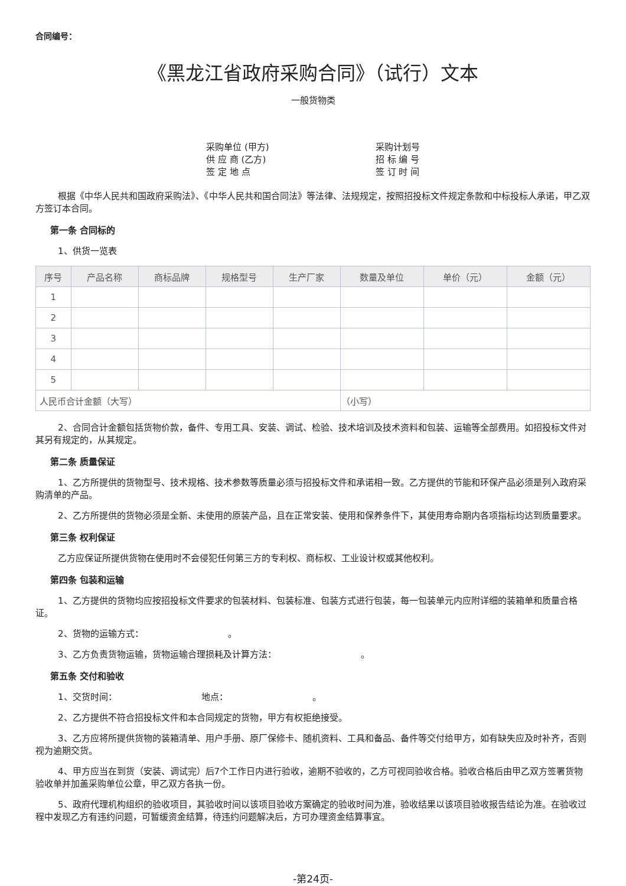合同编号：
《黑龙江省政府采购合同》（试行）文本
一般货物类
采购单位 (甲方)
供 应 商 (乙方)
签 定 地 点
采购计划号
招 标 编 号
签 订 时 间
根据《中华人民共和国政府采购法》、《中华人民共和国合同法》等法律、法规规定，按照招投标文件规定条款和中标投标人承诺，甲乙双方签订本合同。
第一条 合同标的
1、供货一览表
| 序号 | 产品名称 | 商标品牌 | 规格型号 | 生产厂家 | 数量及单位 | 单价（元） | 金额（元） |
| --- | --- | --- | --- | --- | --- | --- | --- |
| 1 | | | | | | | |
| 2 | | | | | | | |
| 3 | | | | | | | |
| 4 | | | | | | | |
| 5 | | | | | | | |
| 人民币合计金额（大写） | | | | | （小写） | | |
2、合同合计金额包括货物价款，备件、专用工具、安装、调试、检验、技术培训及技术资料和包装、运输等全部费用。如招投标文件对其另有规定的，从其规定。
第二条 质量保证
1、乙方所提供的货物型号、技术规格、技术参数等质量必须与招投标文件和承诺相一致。乙方提供的节能和环保产品必须是列入政府采购清单的产品。
2、乙方所提供的货物必须是全新、未使用的原装产品，且在正常安装、使用和保养条件下，其使用寿命期内各项指标均达到质量要求。
第三条 权利保证
乙方应保证所提供货物在使用时不会侵犯任何第三方的专利权、商标权、工业设计权或其他权利。
第四条 包装和运输
1、乙方提供的货物均应按招投标文件要求的包装材料、包装标准、包装方式进行包装，每一包装单元内应附详细的装箱单和质量合格证。
2、货物的运输方式：　　　　　　　　　　。
3、乙方负责货物运输，货物运输合理损耗及计算方法：　　　　　　　　　　。
第五条 交付和验收
1、交货时间：　　　　　　　　　　地点：　　　　　　　　　　。
2、乙方提供不符合招投标文件和本合同规定的货物，甲方有权拒绝接受。
3、乙方应将所提供货物的装箱清单、用户手册、原厂保修卡、随机资料、工具和备品、备件等交付给甲方，如有缺失应及时补齐，否则视为逾期交货。
4、甲方应当在到货（安装、调试完）后7个工作日内进行验收，逾期不验收的，乙方可视同验收合格。验收合格后由甲乙双方签署货物验收单并加盖采购单位公章，甲乙双方各执一份。
5、政府代理机构组织的验收项目，其验收时间以该项目验收方案确定的验收时间为准，验收结果以该项目验收报告结论为准。在验收过程中发现乙方有违约问题，可暂缓资金结算，待违约问题解决后，方可办理资金结算事宜。
-第24页-